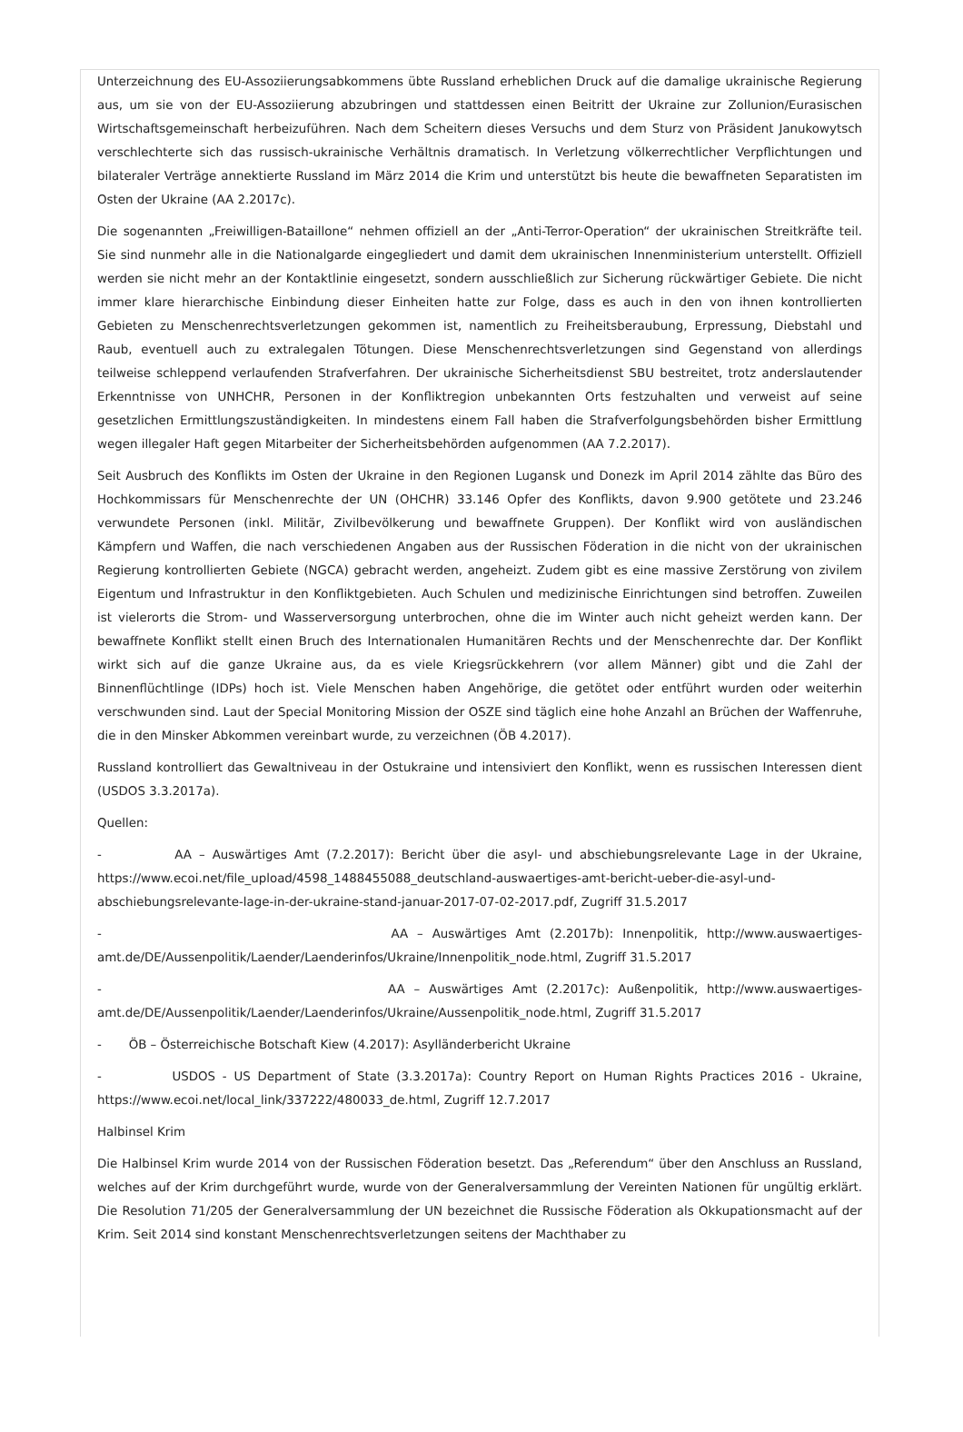Unterzeichnung des EU-Assoziierungsabkommens übte Russland erheblichen Druck auf die damalige ukrainische Regierung aus, um sie von der EU-Assoziierung abzubringen und stattdessen einen Beitritt der Ukraine zur Zollunion/Eurasischen Wirtschaftsgemeinschaft herbeizuführen. Nach dem Scheitern dieses Versuchs und dem Sturz von Präsident Janukowytsch verschlechterte sich das russisch-ukrainische Verhältnis dramatisch. In Verletzung völkerrechtlicher Verpflichtungen und bilateraler Verträge annektierte Russland im März 2014 die Krim und unterstützt bis heute die bewaffneten Separatisten im Osten der Ukraine (AA 2.2017c).
Die sogenannten „Freiwilligen-Bataillone“ nehmen offiziell an der „Anti-Terror-Operation“ der ukrainischen Streitkräfte teil. Sie sind nunmehr alle in die Nationalgarde eingegliedert und damit dem ukrainischen Innenministerium unterstellt. Offiziell werden sie nicht mehr an der Kontaktlinie eingesetzt, sondern ausschließlich zur Sicherung rückwärtiger Gebiete. Die nicht immer klare hierarchische Einbindung dieser Einheiten hatte zur Folge, dass es auch in den von ihnen kontrollierten Gebieten zu Menschenrechtsverletzungen gekommen ist, namentlich zu Freiheitsberaubung, Erpressung, Diebstahl und Raub, eventuell auch zu extralegalen Tötungen. Diese Menschenrechtsverletzungen sind Gegenstand von allerdings teilweise schleppend verlaufenden Strafverfahren. Der ukrainische Sicherheitsdienst SBU bestreitet, trotz anderslautender Erkenntnisse von UNHCHR, Personen in der Konfliktregion unbekannten Orts festzuhalten und verweist auf seine gesetzlichen Ermittlungszuständigkeiten. In mindestens einem Fall haben die Strafverfolgungsbehörden bisher Ermittlung wegen illegaler Haft gegen Mitarbeiter der Sicherheitsbehörden aufgenommen (AA 7.2.2017).
Seit Ausbruch des Konflikts im Osten der Ukraine in den Regionen Lugansk und Donezk im April 2014 zählte das Büro des Hochkommissars für Menschenrechte der UN (OHCHR) 33.146 Opfer des Konflikts, davon 9.900 getötete und 23.246 verwundete Personen (inkl. Militär, Zivilbevölkerung und bewaffnete Gruppen). Der Konflikt wird von ausländischen Kämpfern und Waffen, die nach verschiedenen Angaben aus der Russischen Föderation in die nicht von der ukrainischen Regierung kontrollierten Gebiete (NGCA) gebracht werden, angeheizt. Zudem gibt es eine massive Zerstörung von zivilem Eigentum und Infrastruktur in den Konfliktgebieten. Auch Schulen und medizinische Einrichtungen sind betroffen. Zuweilen ist vielerorts die Strom- und Wasserversorgung unterbrochen, ohne die im Winter auch nicht geheizt werden kann. Der bewaffnete Konflikt stellt einen Bruch des Internationalen Humanitären Rechts und der Menschenrechte dar. Der Konflikt wirkt sich auf die ganze Ukraine aus, da es viele Kriegsrückkehrern (vor allem Männer) gibt und die Zahl der Binnenflüchtlinge (IDPs) hoch ist. Viele Menschen haben Angehörige, die getötet oder entführt wurden oder weiterhin verschwunden sind. Laut der Special Monitoring Mission der OSZE sind täglich eine hohe Anzahl an Brüchen der Waffenruhe, die in den Minsker Abkommen vereinbart wurde, zu verzeichnen (ÖB 4.2017).
Russland kontrolliert das Gewaltniveau in der Ostukraine und intensiviert den Konflikt, wenn es russischen Interessen dient (USDOS 3.3.2017a).
Quellen:
- AA – Auswärtiges Amt (7.2.2017): Bericht über die asyl- und abschiebungsrelevante Lage in der Ukraine, https://www.ecoi.net/file_upload/4598_1488455088_deutschland-auswaertiges-amt-bericht-ueber-die-asyl-und-abschiebungsrelevante-lage-in-der-ukraine-stand-januar-2017-07-02-2017.pdf, Zugriff 31.5.2017
- AA – Auswärtiges Amt (2.2017b): Innenpolitik, http://www.auswaertiges-amt.de/DE/Aussenpolitik/Laender/Laenderinfos/Ukraine/Innenpolitik_node.html, Zugriff 31.5.2017
- AA – Auswärtiges Amt (2.2017c): Außenpolitik, http://www.auswaertiges-amt.de/DE/Aussenpolitik/Laender/Laenderinfos/Ukraine/Aussenpolitik_node.html, Zugriff 31.5.2017
- ÖB – Österreichische Botschaft Kiew (4.2017): Asylländerbericht Ukraine
- USDOS - US Department of State (3.3.2017a): Country Report on Human Rights Practices 2016 - Ukraine, https://www.ecoi.net/local_link/337222/480033_de.html, Zugriff 12.7.2017
Halbinsel Krim
Die Halbinsel Krim wurde 2014 von der Russischen Föderation besetzt. Das „Referendum“ über den Anschluss an Russland, welches auf der Krim durchgeführt wurde, wurde von der Generalversammlung der Vereinten Nationen für ungültig erklärt. Die Resolution 71/205 der Generalversammlung der UN bezeichnet die Russische Föderation als Okkupationsmacht auf der Krim. Seit 2014 sind konstant Menschenrechtsverletzungen seitens der Machthaber zu